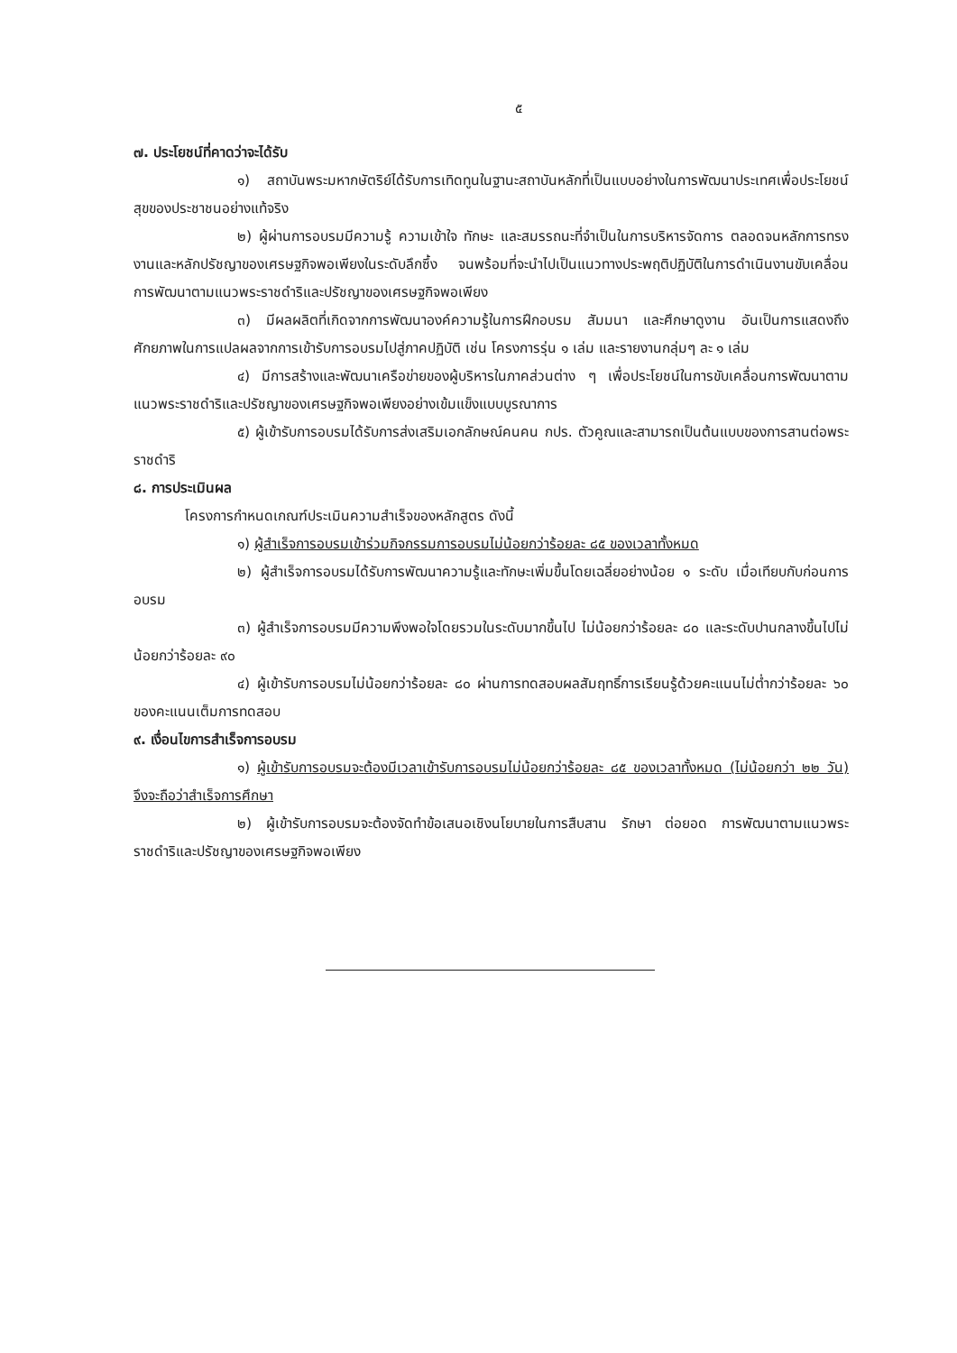๕
๗. ประโยชน์ที่คาดว่าจะได้รับ
๑) สถาบันพระมหากษัตริย์ได้รับการเทิดทูนในฐานะสถาบันหลักที่เป็นแบบอย่างในการพัฒนาประเทศเพื่อประโยชน์สุขของประชาชนอย่างแท้จริง
๒) ผู้ผ่านการอบรมมีความรู้ ความเข้าใจ ทักษะ และสมรรถนะที่จำเป็นในการบริหารจัดการ ตลอดจนหลักการทรงงานและหลักปรัชญาของเศรษฐกิจพอเพียงในระดับลึกซึ้ง จนพร้อมที่จะนำไปเป็นแนวทางประพฤติปฏิบัติในการดำเนินงานขับเคลื่อนการพัฒนาตามแนวพระราชดำริและปรัชญาของเศรษฐกิจพอเพียง
๓) มีผลผลิตที่เกิดจากการพัฒนาองค์ความรู้ในการฝึกอบรม สัมมนา และศึกษาดูงาน อันเป็นการแสดงถึงศักยภาพในการแปลผลจากการเข้ารับการอบรมไปสู่ภาคปฏิบัติ เช่น โครงการรุ่น ๑ เล่ม และรายงานกลุ่มๆ ละ ๑ เล่ม
๔) มีการสร้างและพัฒนาเครือข่ายของผู้บริหารในภาคส่วนต่าง ๆ เพื่อประโยชน์ในการขับเคลื่อนการพัฒนาตามแนวพระราชดำริและปรัชญาของเศรษฐกิจพอเพียงอย่างเข้มแข็งแบบบูรณาการ
๕) ผู้เข้ารับการอบรมได้รับการส่งเสริมเอกลักษณ์คนคน กปร. ตัวคูณและสามารถเป็นต้นแบบของการสานต่อพระราชดำริ
๘. การประเมินผล
โครงการกำหนดเกณฑ์ประเมินความสำเร็จของหลักสูตร ดังนี้
๑) ผู้สำเร็จการอบรมเข้าร่วมกิจกรรมการอบรมไม่น้อยกว่าร้อยละ ๘๕ ของเวลาทั้งหมด
๒) ผู้สำเร็จการอบรมได้รับการพัฒนาความรู้และทักษะเพิ่มขึ้นโดยเฉลี่ยอย่างน้อย ๑ ระดับ เมื่อเทียบกับก่อนการอบรม
๓) ผู้สำเร็จการอบรมมีความพึงพอใจโดยรวมในระดับมากขึ้นไป ไม่น้อยกว่าร้อยละ ๘๐ และระดับปานกลางขึ้นไปไม่น้อยกว่าร้อยละ ๙๐
๔) ผู้เข้ารับการอบรมไม่น้อยกว่าร้อยละ ๘๐ ผ่านการทดสอบผลสัมฤทธิ์การเรียนรู้ด้วยคะแนนไม่ต่ำกว่าร้อยละ ๖๐ ของคะแนนเต็มการทดสอบ
๙. เงื่อนไขการสำเร็จการอบรม
๑) ผู้เข้ารับการอบรมจะต้องมีเวลาเข้ารับการอบรมไม่น้อยกว่าร้อยละ ๘๕ ของเวลาทั้งหมด (ไม่น้อยกว่า ๒๒ วัน) จึงจะถือว่าสำเร็จการศึกษา
๒) ผู้เข้ารับการอบรมจะต้องจัดทำข้อเสนอเชิงนโยบายในการสืบสาน รักษา ต่อยอด การพัฒนาตามแนวพระราชดำริและปรัชญาของเศรษฐกิจพอเพียง